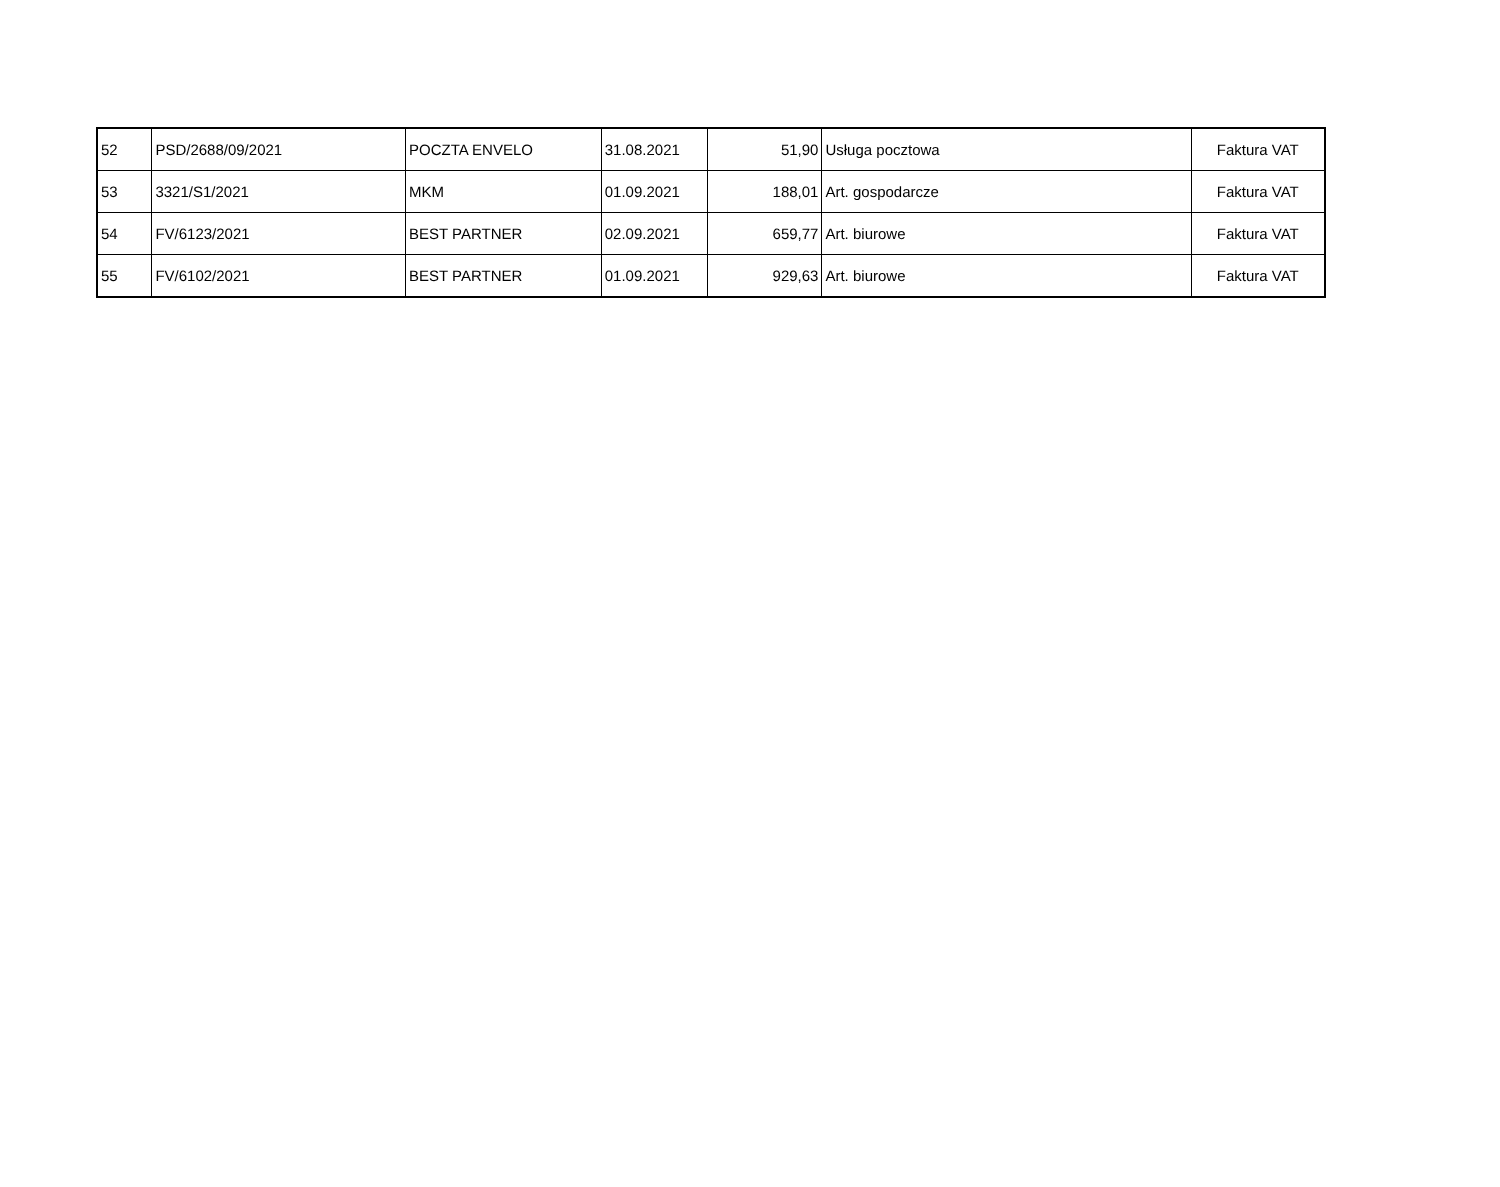| 52 | PSD/2688/09/2021 | POCZTA ENVELO | 31.08.2021 | 51,90 | Usługa pocztowa | Faktura VAT |
| 53 | 3321/S1/2021 | MKM | 01.09.2021 | 188,01 | Art. gospodarcze | Faktura VAT |
| 54 | FV/6123/2021 | BEST PARTNER | 02.09.2021 | 659,77 | Art. biurowe | Faktura VAT |
| 55 | FV/6102/2021 | BEST PARTNER | 01.09.2021 | 929,63 | Art. biurowe | Faktura VAT |